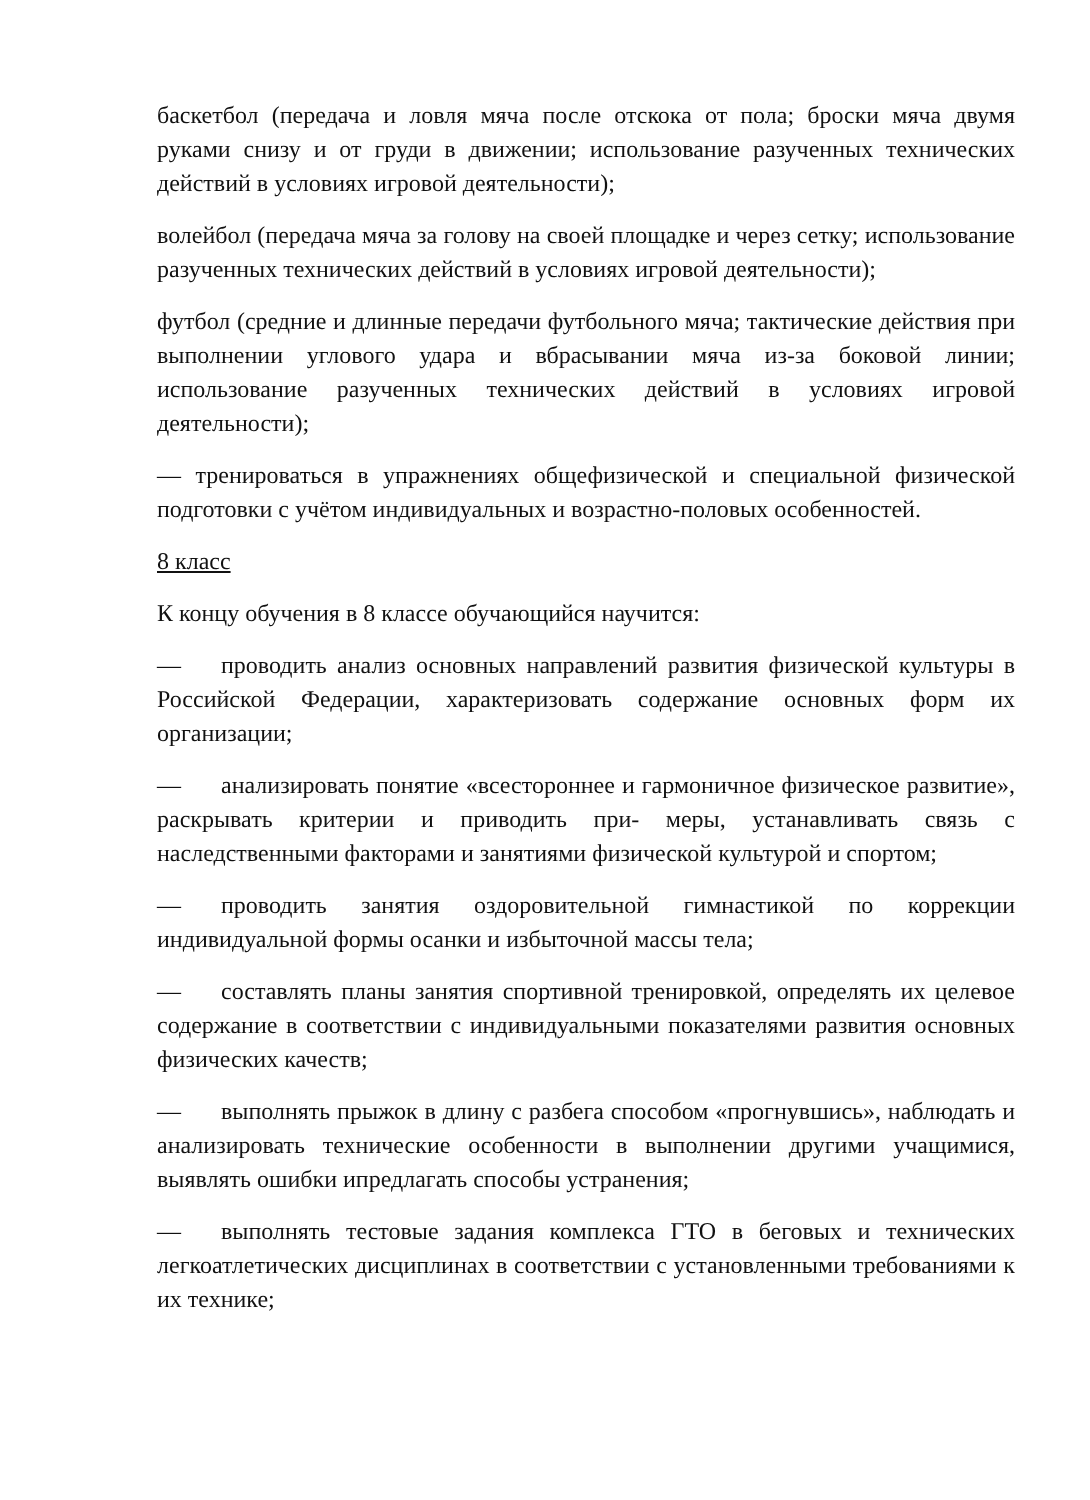баскетбол (передача и ловля мяча после отскока от пола; броски мяча двумя руками снизу и от груди в движении; использование разученных технических действий в условиях игровой деятельности);
волейбол (передача мяча за голову на своей площадке и через сетку; использование разученных технических действий в условиях игровой деятельности);
футбол (средние и длинные передачи футбольного мяча; тактические действия при выполнении углового удара и вбрасывании мяча из-за боковой линии; использование разученных технических действий в условиях игровой деятельности);
— тренироваться в упражнениях общефизической и специальной физической подготовки с учётом индивидуальных и возрастно-половых особенностей.
8 класс
К концу обучения в 8 классе обучающийся научится:
— проводить анализ основных направлений развития физической культуры в Российской Федерации, характеризовать содержание основных форм их организации;
— анализировать понятие «всестороннее и гармоничное физическое развитие», раскрывать критерии и приводить при- меры, устанавливать связь с наследственными факторами и занятиями физической культурой и спортом;
— проводить занятия оздоровительной гимнастикой по коррекции индивидуальной формы осанки и избыточной массы тела;
— составлять планы занятия спортивной тренировкой, определять их целевое содержание в соответствии с индивидуальными показателями развития основных физических качеств;
— выполнять прыжок в длину с разбега способом «прогнувшись», наблюдать и анализировать технические особенности в выполнении другими учащимися, выявлять ошибки ипредлагать способы устранения;
— выполнять тестовые задания комплекса ГТО в беговых и технических легкоатлетических дисциплинах в соответствии с установленными требованиями к их технике;